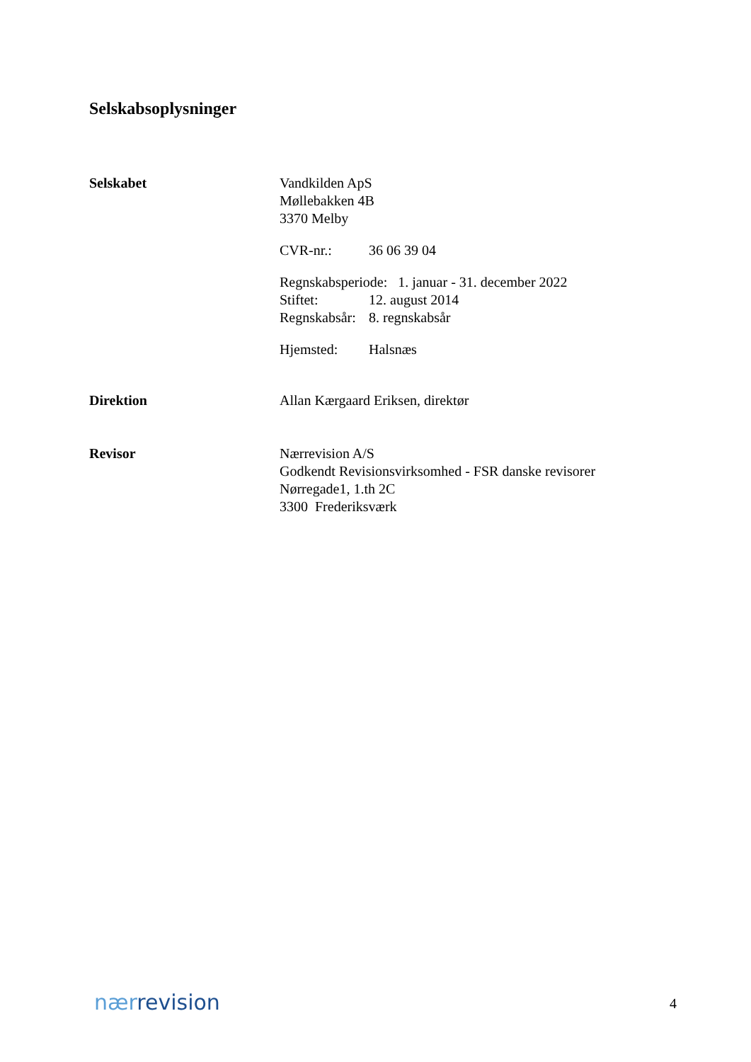Selskabsoplysninger
Selskabet Vandkilden ApS
Møllebakken 4B
3370 Melby
CVR-nr.: 36 06 39 04
Regnskabsperiode: 1. januar - 31. december 2022
Stiftet: 12. august 2014
Regnskabsår: 8. regnskabsår
Hjemsted: Halsnæs
Direktion Allan Kærgaard Eriksen, direktør
Revisor Nærrevision A/S
Godkendt Revisionsvirksomhed - FSR danske revisorer
Nørregade1, 1.th 2C
3300 Frederiksværk
nær revision 4